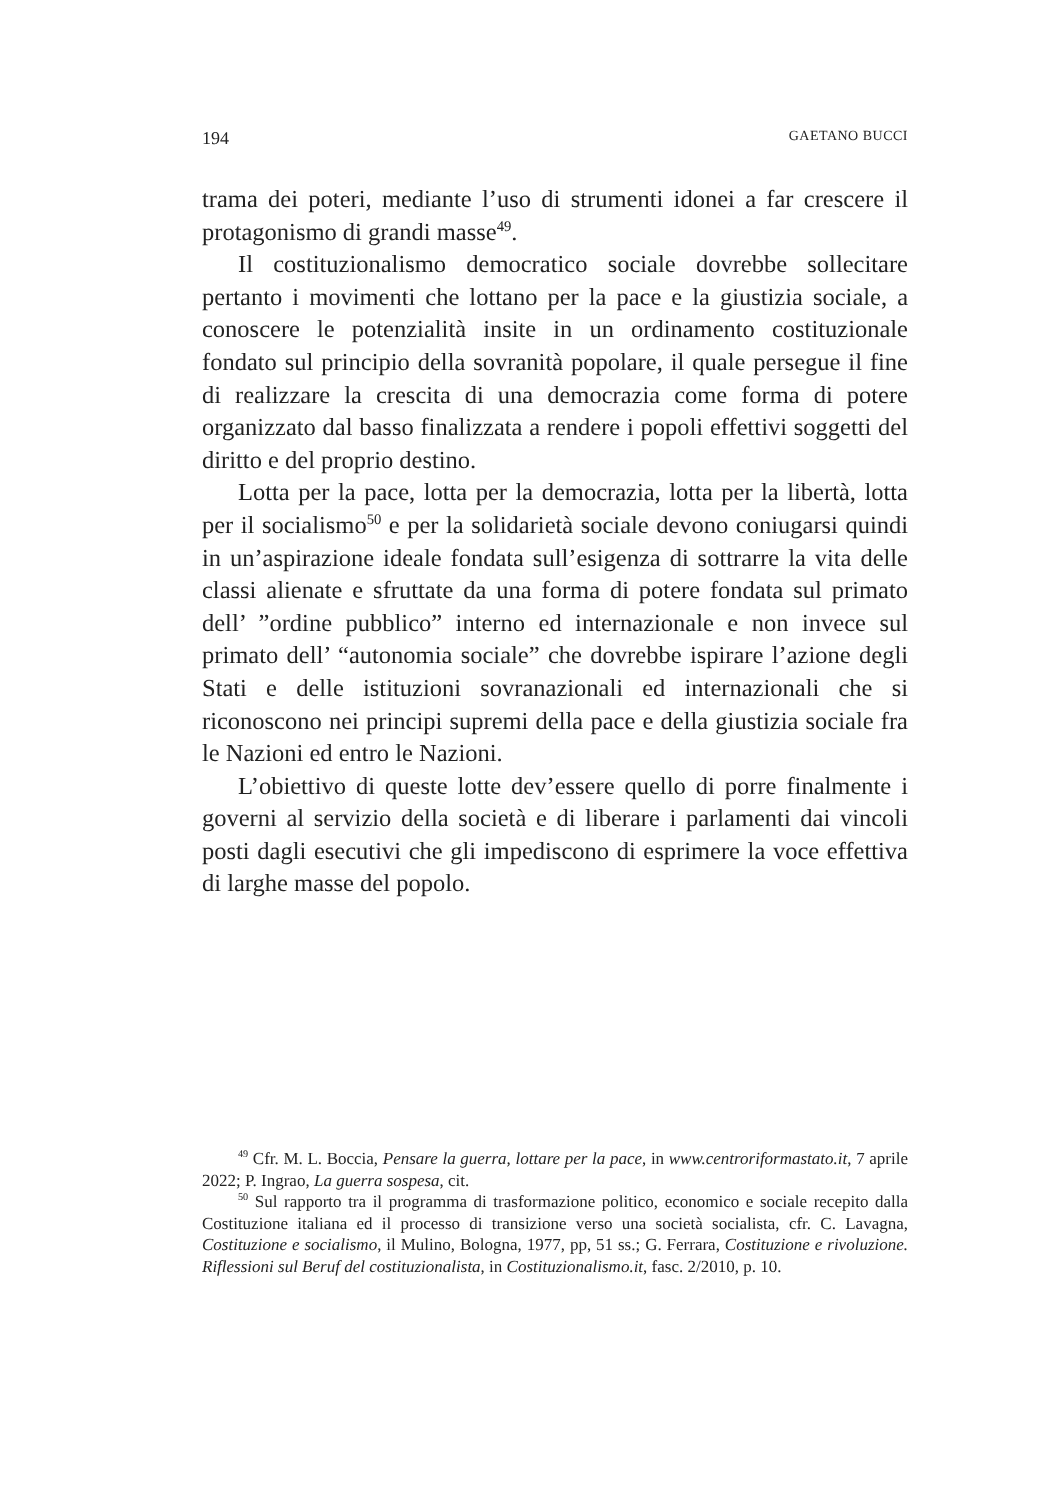194 GAETANO BUCCI
trama dei poteri, mediante l’uso di strumenti idonei a far crescere il protagonismo di grandi masse<sup>49</sup>.
Il costituzionalismo democratico sociale dovrebbe sollecitare pertanto i movimenti che lottano per la pace e la giustizia sociale, a conoscere le potenzialità insite in un ordinamento costituzionale fondato sul principio della sovranità popolare, il quale persegue il fine di realizzare la crescita di una democrazia come forma di potere organizzato dal basso finalizzata a rendere i popoli effettivi soggetti del diritto e del proprio destino.
Lotta per la pace, lotta per la democrazia, lotta per la libertà, lotta per il socialismo<sup>50</sup> e per la solidarietà sociale devono coniugarsi quindi in un’aspirazione ideale fondata sull’esigenza di sottrarre la vita delle classi alienate e sfruttate da una forma di potere fondata sul primato dell’ ”ordine pubblico” interno ed internazionale e non invece sul primato dell’ “autonomia sociale” che dovrebbe ispirare l’azione degli Stati e delle istituzioni sovranazionali ed internazionali che si riconoscono nei principi supremi della pace e della giustizia sociale fra le Nazioni ed entro le Nazioni.
L’obiettivo di queste lotte dev’essere quello di porre finalmente i governi al servizio della società e di liberare i parlamenti dai vincoli posti dagli esecutivi che gli impediscono di esprimere la voce effettiva di larghe masse del popolo.
<sup>49</sup> Cfr. M. L. Boccia, Pensare la guerra, lottare per la pace, in www.centroriformastato.it, 7 aprile 2022; P. Ingrao, La guerra sospesa, cit.
<sup>50</sup> Sul rapporto tra il programma di trasformazione politico, economico e sociale recepito dalla Costituzione italiana ed il processo di transizione verso una società socialista, cfr. C. Lavagna, Costituzione e socialismo, il Mulino, Bologna, 1977, pp, 51 ss.; G. Ferrara, Costituzione e rivoluzione. Riflessioni sul Beruf del costituzionalista, in Costituzionalismo.it, fasc. 2/2010, p. 10.